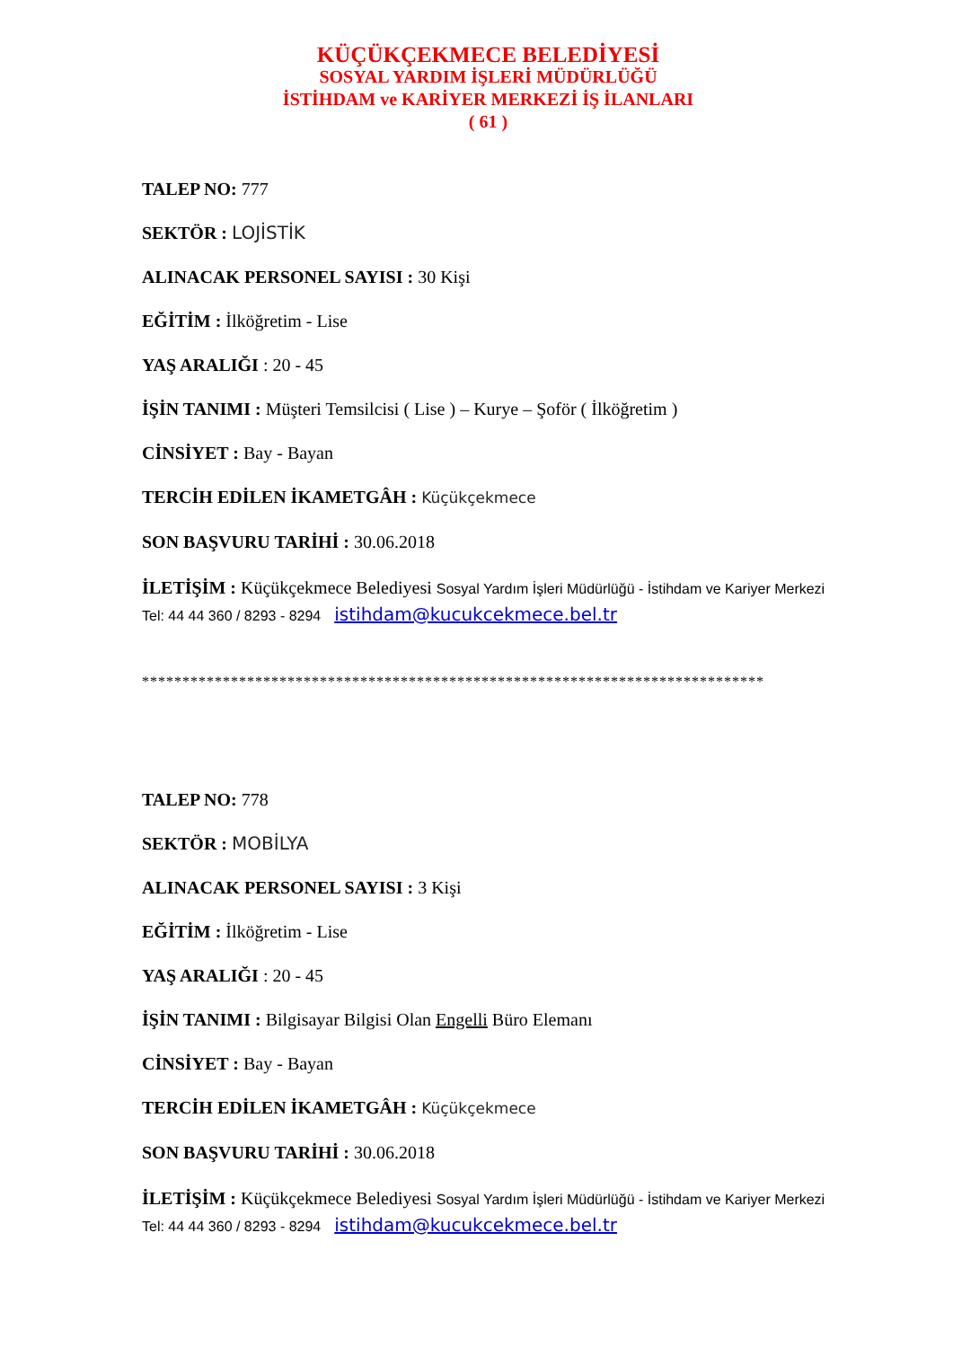KÜÇÜKÇEKMECE BELEDİYESİ
SOSYAL YARDIM İŞLERİ MÜDÜRLÜĞÜ
İSTİHDAM ve KARİYER MERKEZİ İŞ İLANLARI
( 61 )
TALEP NO: 777
SEKTÖR : LOJİSTİK
ALINACAK PERSONEL SAYISI : 30 Kişi
EĞİTİM : İlköğretim - Lise
YAŞ ARALIĞI : 20 - 45
İŞİN TANIMI : Müşteri Temsilcisi ( Lise ) – Kurye – Şoför ( İlköğretim )
CİNSİYET : Bay - Bayan
TERCİH EDİLEN İKAMETGÂH : Küçükçekmece
SON BAŞVURU TARİHİ : 30.06.2018
İLETİŞİM : Küçükçekmece Belediyesi Sosyal Yardım İşleri Müdürlüğü - İstihdam ve Kariyer Merkezi Tel: 44 44 360 / 8293 - 8294 istihdam@kucukcekmece.bel.tr
*****************************************************************************
TALEP NO: 778
SEKTÖR : MOBİLYA
ALINACAK PERSONEL SAYISI : 3 Kişi
EĞİTİM : İlköğretim - Lise
YAŞ ARALIĞI : 20 - 45
İŞİN TANIMI : Bilgisayar Bilgisi Olan Engelli Büro Elemanı
CİNSİYET : Bay - Bayan
TERCİH EDİLEN İKAMETGÂH : Küçükçekmece
SON BAŞVURU TARİHİ : 30.06.2018
İLETİŞİM : Küçükçekmece Belediyesi Sosyal Yardım İşleri Müdürlüğü - İstihdam ve Kariyer Merkezi Tel: 44 44 360 / 8293 - 8294 istihdam@kucukcekmece.bel.tr